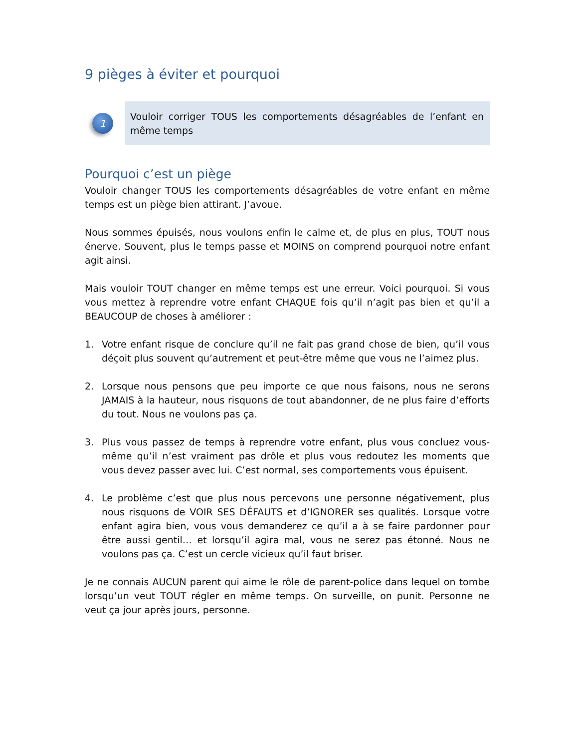9 pièges à éviter et pourquoi
1
Vouloir corriger TOUS les comportements désagréables de l’enfant en même temps
Pourquoi c’est un piège
Vouloir changer TOUS les comportements désagréables de votre enfant en même temps est un piège bien attirant. J’avoue.
Nous sommes épuisés, nous voulons enfin le calme et, de plus en plus, TOUT nous énerve. Souvent, plus le temps passe et MOINS on comprend pourquoi notre enfant agit ainsi.
Mais vouloir TOUT changer en même temps est une erreur. Voici pourquoi. Si vous vous mettez à reprendre votre enfant CHAQUE fois qu’il n’agit pas bien et qu’il a BEAUCOUP de choses à améliorer :
1. Votre enfant risque de conclure qu’il ne fait pas grand chose de bien, qu’il vous déçoit plus souvent qu’autrement et peut-être même que vous ne l’aimez plus.
2. Lorsque nous pensons que peu importe ce que nous faisons, nous ne serons JAMAIS à la hauteur, nous risquons de tout abandonner, de ne plus faire d’efforts du tout. Nous ne voulons pas ça.
3. Plus vous passez de temps à reprendre votre enfant, plus vous concluez vous-même qu’il n’est vraiment pas drôle et plus vous redoutez les moments que vous devez passer avec lui. C’est normal, ses comportements vous épuisent.
4. Le problème c’est que plus nous percevons une personne négativement, plus nous risquons de VOIR SES DÉFAUTS et d’IGNORER ses qualités. Lorsque votre enfant agira bien, vous vous demanderez ce qu’il a à se faire pardonner pour être aussi gentil… et lorsqu’il agira mal, vous ne serez pas étonné. Nous ne voulons pas ça. C’est un cercle vicieux qu’il faut briser.
Je ne connais AUCUN parent qui aime le rôle de parent-police dans lequel on tombe lorsqu’un veut TOUT régler en même temps. On surveille, on punit. Personne ne veut ça jour après jours, personne.